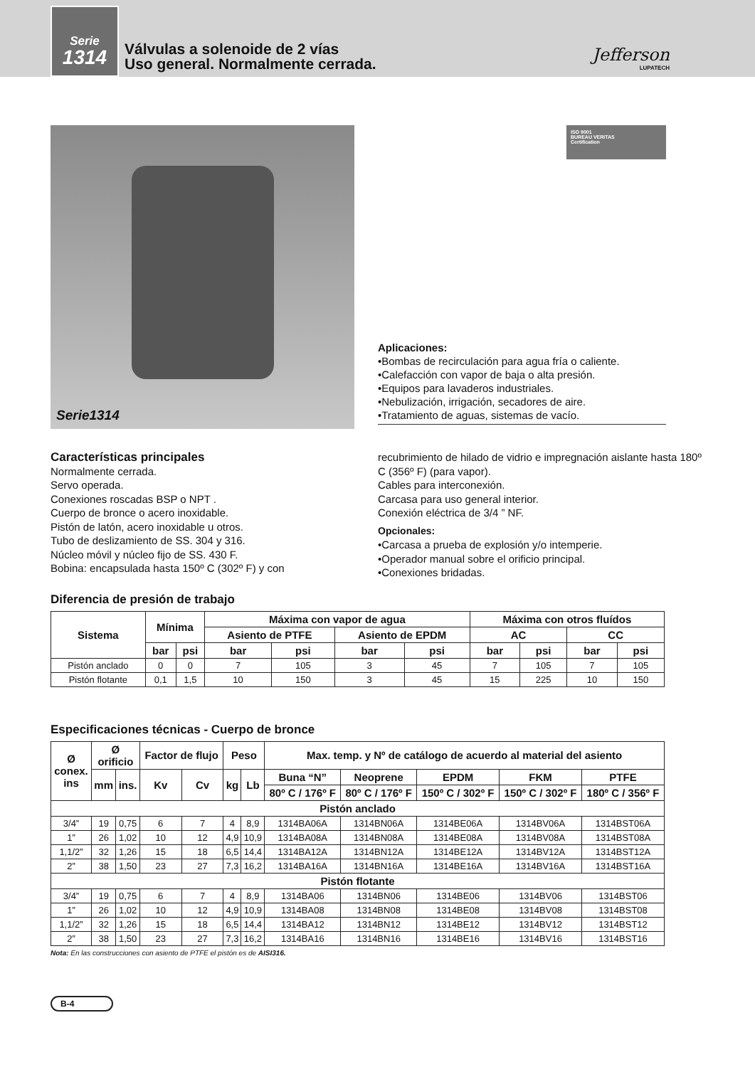Serie
1314
Válvulas a solenoide de 2 vías
Uso general. Normalmente cerrada.
Jefferson
LUPATECH
Serie1314
ISO 9001
BUREAU VERITAS
Certification
Aplicaciones:
•Bombas de recirculación para agua fría o caliente.
•Calefacción con vapor de baja o alta presión.
•Equipos para lavaderos industriales.
•Nebulización, irrigación, secadores de aire.
•Tratamiento de aguas, sistemas de vacío.
Características principales
Normalmente cerrada.
Servo operada.
Conexiones roscadas BSP o NPT .
Cuerpo de bronce o acero inoxidable.
Pistón de latón, acero inoxidable u otros.
Tubo de deslizamiento de SS. 304 y 316.
Núcleo móvil y núcleo fijo de SS. 430 F.
Bobina: encapsulada hasta 150º C (302º F) y con
recubrimiento de hilado de vidrio e impregnación aislante hasta 180º C (356º F) (para vapor).
Cables para interconexión.
Carcasa para uso general interior.
Conexión eléctrica de 3/4 ” NF.
Opcionales:
•Carcasa a prueba de explosión y/o intemperie.
•Operador manual sobre el orificio principal.
•Conexiones bridadas.
Diferencia de presión de trabajo
| Sistema | Mínima | | Máxima con vapor de agua | | | | Máxima con otros fluídos | | | |
| --- | --- | --- | --- | --- | --- | --- | --- | --- | --- | --- |
| | | | Asiento de PTFE | | Asiento de EPDM | | AC | | CC | |
| | bar | psi | bar | psi | bar | psi | bar | psi | bar | psi |
| Pistón anclado | 0 | 0 | 7 | 105 | 3 | 45 | 7 | 105 | 7 | 105 |
| Pistón flotante | 0,1 | 1,5 | 10 | 150 | 3 | 45 | 15 | 225 | 10 | 150 |
Especificaciones técnicas - Cuerpo de bronce
| Ø conex. ins | Ø orificio | | Factor de flujo | | Peso | | Max. temp. y Nº de catálogo de acuerdo al material del asiento | | | | |
| --- | --- | --- | --- | --- | --- | --- | --- | --- | --- | --- | --- |
| | mm | ins. | Kv | Cv | kg | Lb | Buna “N” | Neoprene | EPDM | FKM | PTFE |
| | | | | | | | 80º C / 176º F | 80º C / 176º F | 150º C / 302º F | 150º C / 302º F | 180º C / 356º F |
| Pistón anclado | | | | | | | | | | | |
| 3/4” | 19 | 0,75 | 6 | 7 | 4 | 8,9 | 1314BA06A | 1314BN06A | 1314BE06A | 1314BV06A | 1314BST06A |
| 1” | 26 | 1,02 | 10 | 12 | 4,9 | 10,9 | 1314BA08A | 1314BN08A | 1314BE08A | 1314BV08A | 1314BST08A |
| 1,1/2” | 32 | 1,26 | 15 | 18 | 6,5 | 14,4 | 1314BA12A | 1314BN12A | 1314BE12A | 1314BV12A | 1314BST12A |
| 2” | 38 | 1,50 | 23 | 27 | 7,3 | 16,2 | 1314BA16A | 1314BN16A | 1314BE16A | 1314BV16A | 1314BST16A |
| Pistón flotante | | | | | | | | | | | |
| 3/4” | 19 | 0,75 | 6 | 7 | 4 | 8,9 | 1314BA06 | 1314BN06 | 1314BE06 | 1314BV06 | 1314BST06 |
| 1” | 26 | 1,02 | 10 | 12 | 4,9 | 10,9 | 1314BA08 | 1314BN08 | 1314BE08 | 1314BV08 | 1314BST08 |
| 1,1/2” | 32 | 1,26 | 15 | 18 | 6,5 | 14,4 | 1314BA12 | 1314BN12 | 1314BE12 | 1314BV12 | 1314BST12 |
| 2” | 38 | 1,50 | 23 | 27 | 7,3 | 16,2 | 1314BA16 | 1314BN16 | 1314BE16 | 1314BV16 | 1314BST16 |
Nota: En las construcciones con asiento de PTFE el pistón es de AISI316.
B-4